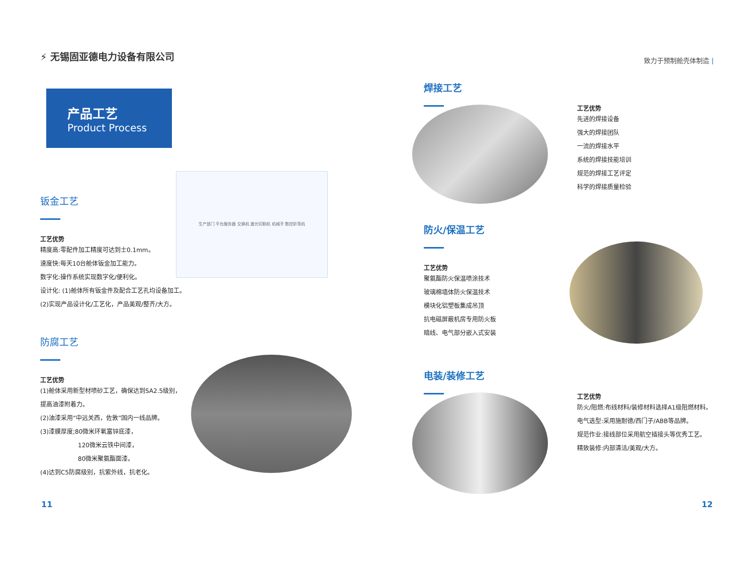⚡ 无锡固亚德电力设备有限公司
产品工艺
Product Process
钣金工艺
工艺优势
精度高:零配件加工精度可达到士0.1mm。
速度快:每天10台舱体钣金加工能力。
数字化:操作系统实现数字化/便利化。
设计化: (1)舱体所有钣金件及配合工艺孔均设备加工。
(2)实现产品设计化/工艺化，产品美观/整齐/大方。
生产部门 平台服务器 交换机 激光切割机 机械手 数控折弯机
防腐工艺
工艺优势
(1)舱体采用新型材喷砂工艺，确保达到SA2.5级别，
提高油漆附着力。
(2)油漆采用“中远关西，佐敦”国内一线品牌。
(3)漆膜厚度;80微米环氧富锌底漆，
120微米云铁中间漆，
80微米聚氨酯面漆。
(4)达到C5防腐级别，抗紫外线，抗老化。
11
致力于预制舱壳体制造 |
焊接工艺
工艺优势
先进的焊接设备
强大的焊接团队
一流的焊接水平
系统的焊接技能培训
规范的焊接工艺评定
科学的焊接质量检验
防火/保温工艺
工艺优势
聚氨酯防火保温喷涂技术
玻璃棉墙体防火保温技术
模块化铝塑板集成吊顶
抗电磁屏蔽机房专用防火板
暗线、电气部分嵌入式安装
电装/装修工艺
工艺优势
防火/阻燃:布线材料/装修材料选择A1级阻燃材料。
电气选型:采用施耐德/西门子/ABB等品牌。
规范作业:接线部位采用航空插接头等优秀工艺。
精致装修:内部清洁/美观/大方。
12